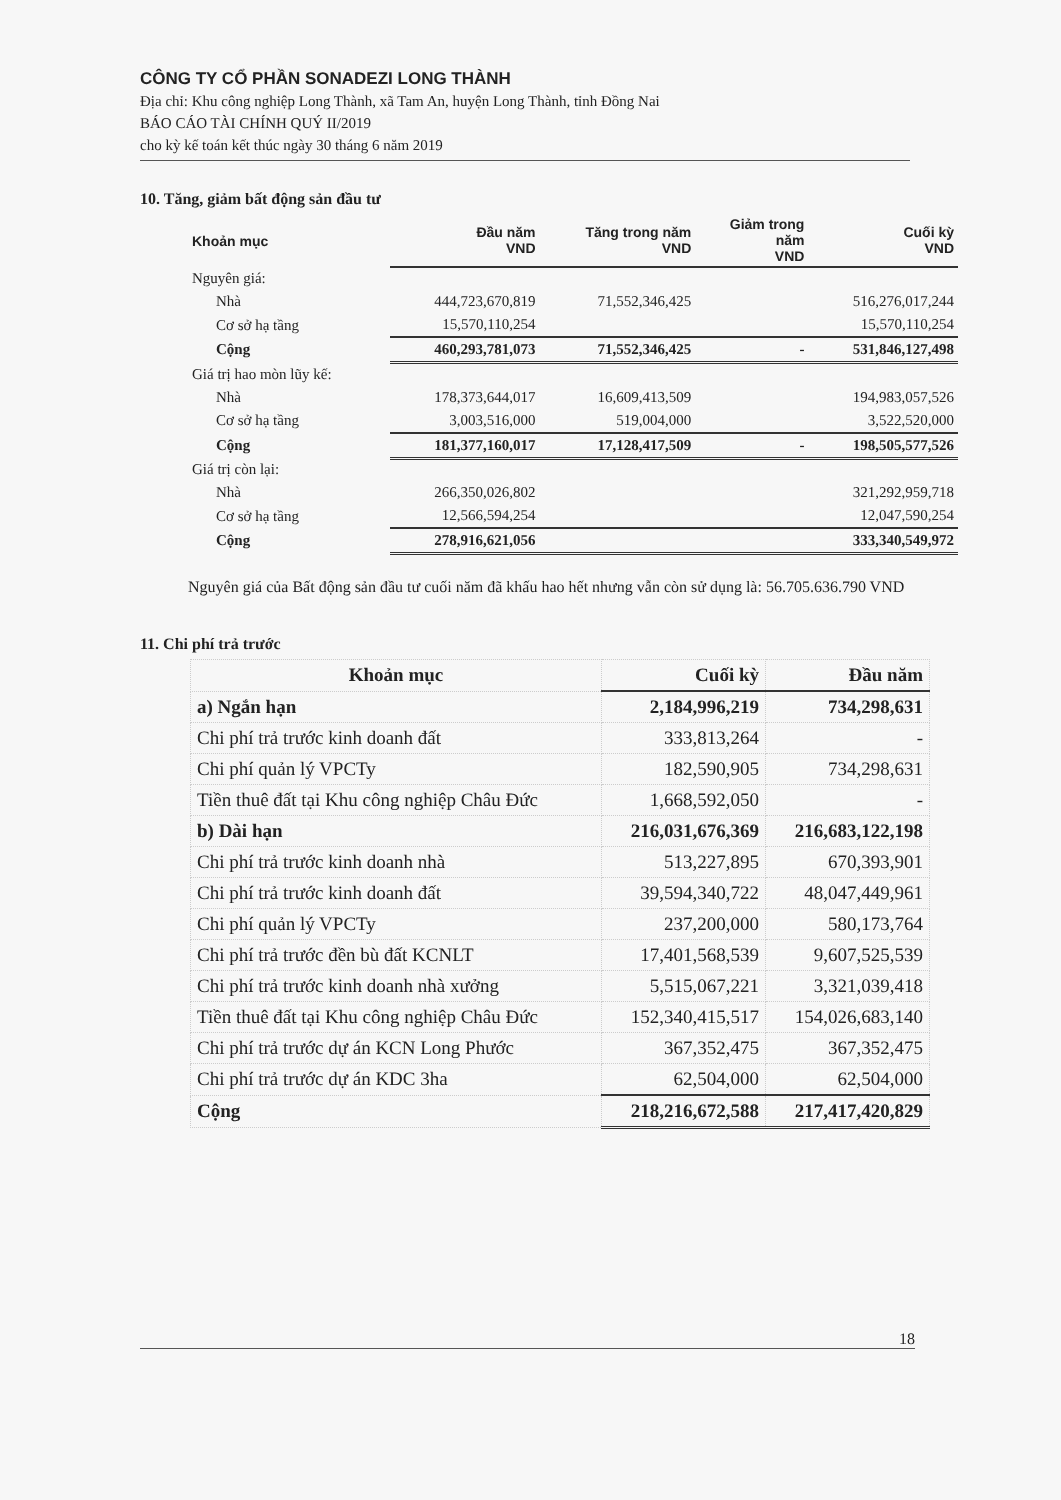CÔNG TY CỔ PHẦN SONADEZI LONG THÀNH
Địa chỉ: Khu công nghiệp Long Thành, xã Tam An, huyện Long Thành, tỉnh Đồng Nai
BÁO CÁO TÀI CHÍNH QUÝ II/2019
cho kỳ kế toán kết thúc ngày 30 tháng 6 năm 2019
10. Tăng, giảm bất động sản đầu tư
| Khoản mục | Đầu năm VND | Tăng trong năm VND | Giảm trong năm VND | Cuối kỳ VND |
| --- | --- | --- | --- | --- |
| Nguyên giá: | | | | |
| Nhà | 444,723,670,819 | 71,552,346,425 | | 516,276,017,244 |
| Cơ sở hạ tầng | 15,570,110,254 | | | 15,570,110,254 |
| Cộng | 460,293,781,073 | 71,552,346,425 | - | 531,846,127,498 |
| Giá trị hao mòn lũy kế: | | | | |
| Nhà | 178,373,644,017 | 16,609,413,509 | | 194,983,057,526 |
| Cơ sở hạ tầng | 3,003,516,000 | 519,004,000 | | 3,522,520,000 |
| Cộng | 181,377,160,017 | 17,128,417,509 | - | 198,505,577,526 |
| Giá trị còn lại: | | | | |
| Nhà | 266,350,026,802 | | | 321,292,959,718 |
| Cơ sở hạ tầng | 12,566,594,254 | | | 12,047,590,254 |
| Cộng | 278,916,621,056 | | | 333,340,549,972 |
Nguyên giá của Bất động sản đầu tư cuối năm đã khấu hao hết nhưng vẫn còn sử dụng là: 56.705.636.790 VND
11. Chi phí trả trước
| Khoản mục | Cuối kỳ | Đầu năm |
| --- | --- | --- |
| a) Ngắn hạn | 2,184,996,219 | 734,298,631 |
| Chi phí trả trước kinh doanh đất | 333,813,264 | - |
| Chi phí quản lý VPCTy | 182,590,905 | 734,298,631 |
| Tiền thuê đất tại Khu công nghiệp Châu Đức | 1,668,592,050 | - |
| b) Dài hạn | 216,031,676,369 | 216,683,122,198 |
| Chi phí trả trước kinh doanh nhà | 513,227,895 | 670,393,901 |
| Chi phí trả trước kinh doanh đất | 39,594,340,722 | 48,047,449,961 |
| Chi phí quản lý VPCTy | 237,200,000 | 580,173,764 |
| Chi phí trả trước đền bù đất KCNLT | 17,401,568,539 | 9,607,525,539 |
| Chi phí trả trước kinh doanh nhà xưởng | 5,515,067,221 | 3,321,039,418 |
| Tiền thuê đất tại Khu công nghiệp Châu Đức | 152,340,415,517 | 154,026,683,140 |
| Chi phí trả trước dự án KCN Long Phước | 367,352,475 | 367,352,475 |
| Chi phí trả trước dự án KDC 3ha | 62,504,000 | 62,504,000 |
| Cộng | 218,216,672,588 | 217,417,420,829 |
18